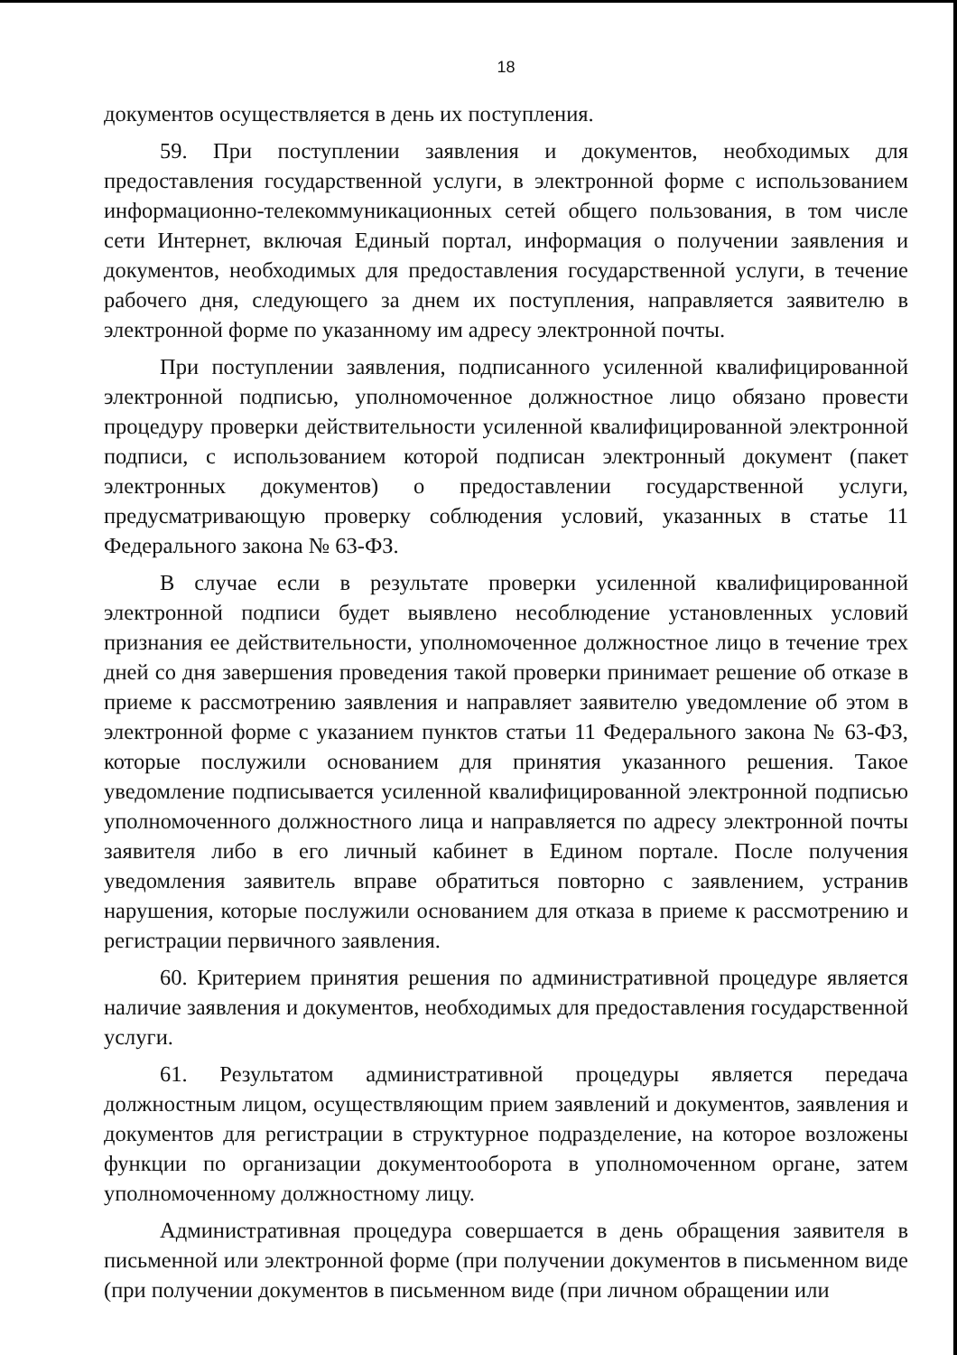18
документов осуществляется в день их поступления.
59. При поступлении заявления и документов, необходимых для предоставления государственной услуги, в электронной форме с использованием информационно-телекоммуникационных сетей общего пользования, в том числе сети Интернет, включая Единый портал, информация о получении заявления и документов, необходимых для предоставления государственной услуги, в течение рабочего дня, следующего за днем их поступления, направляется заявителю в электронной форме по указанному им адресу электронной почты.
При поступлении заявления, подписанного усиленной квалифицированной электронной подписью, уполномоченное должностное лицо обязано провести процедуру проверки действительности усиленной квалифицированной электронной подписи, с использованием которой подписан электронный документ (пакет электронных документов) о предоставлении государственной услуги, предусматривающую проверку соблюдения условий, указанных в статье 11 Федерального закона № 63-ФЗ.
В случае если в результате проверки усиленной квалифицированной электронной подписи будет выявлено несоблюдение установленных условий признания ее действительности, уполномоченное должностное лицо в течение трех дней со дня завершения проведения такой проверки принимает решение об отказе в приеме к рассмотрению заявления и направляет заявителю уведомление об этом в электронной форме с указанием пунктов статьи 11 Федерального закона № 63-ФЗ, которые послужили основанием для принятия указанного решения. Такое уведомление подписывается усиленной квалифицированной электронной подписью уполномоченного должностного лица и направляется по адресу электронной почты заявителя либо в его личный кабинет в Едином портале. После получения уведомления заявитель вправе обратиться повторно с заявлением, устранив нарушения, которые послужили основанием для отказа в приеме к рассмотрению и регистрации первичного заявления.
60. Критерием принятия решения по административной процедуре является наличие заявления и документов, необходимых для предоставления государственной услуги.
61. Результатом административной процедуры является передача должностным лицом, осуществляющим прием заявлений и документов, заявления и документов для регистрации в структурное подразделение, на которое возложены функции по организации документооборота в уполномоченном органе, затем уполномоченному должностному лицу.
Административная процедура совершается в день обращения заявителя в письменной или электронной форме (при получении документов в письменном виде (при получении документов в письменном виде (при личном обращении или